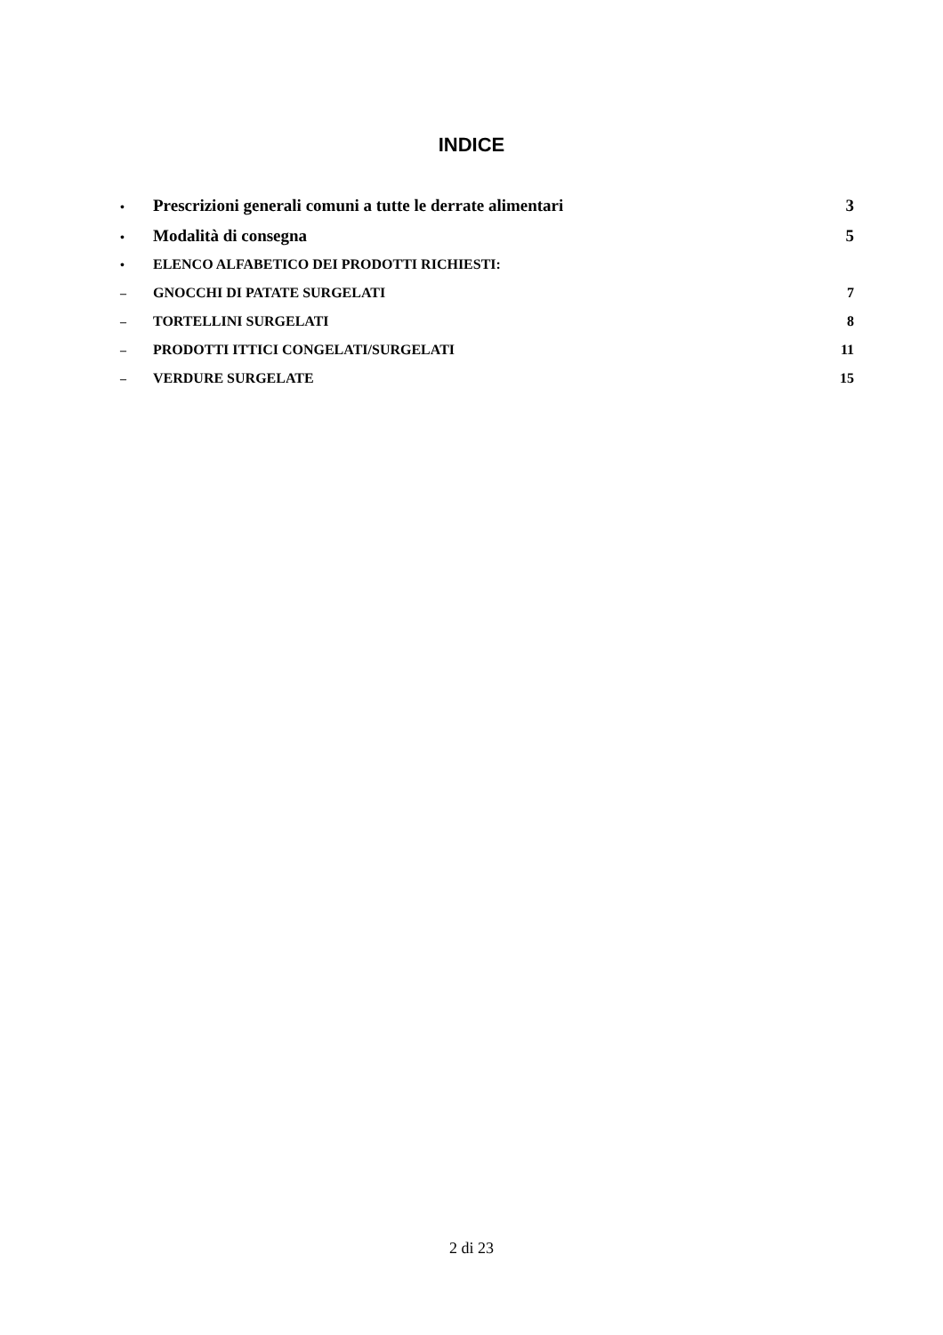INDICE
• Prescrizioni generali comuni a tutte le derrate alimentari 3
• Modalità di consegna 5
• ELENCO ALFABETICO DEI PRODOTTI RICHIESTI:
– GNOCCHI DI PATATE SURGELATI 7
– TORTELLINI SURGELATI 8
– PRODOTTI ITTICI CONGELATI/SURGELATI 11
– VERDURE SURGELATE 15
2 di 23